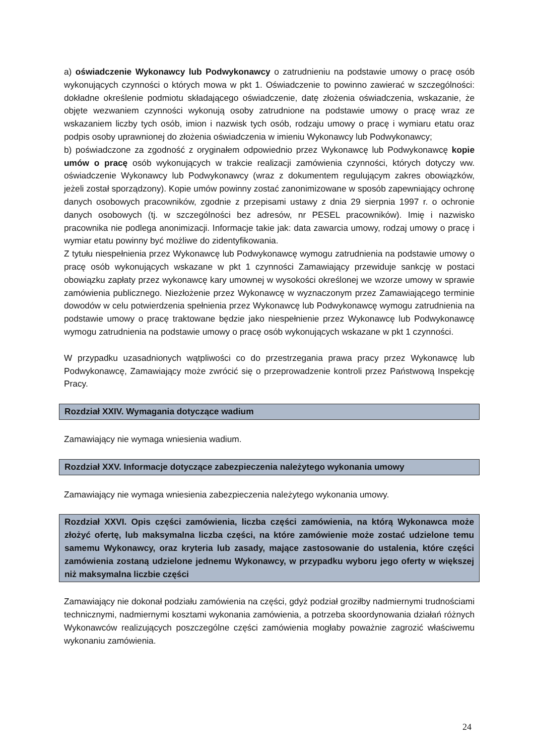a) oświadczenie Wykonawcy lub Podwykonawcy o zatrudnieniu na podstawie umowy o pracę osób wykonujących czynności o których mowa w pkt 1. Oświadczenie to powinno zawierać w szczególności: dokładne określenie podmiotu składającego oświadczenie, datę złożenia oświadczenia, wskazanie, że objęte wezwaniem czynności wykonują osoby zatrudnione na podstawie umowy o pracę wraz ze wskazaniem liczby tych osób, imion i nazwisk tych osób, rodzaju umowy o pracę i wymiaru etatu oraz podpis osoby uprawnionej do złożenia oświadczenia w imieniu Wykonawcy lub Podwykonawcy;
b) poświadczone za zgodność z oryginałem odpowiednio przez Wykonawcę lub Podwykonawcę kopie umów o pracę osób wykonujących w trakcie realizacji zamówienia czynności, których dotyczy ww. oświadczenie Wykonawcy lub Podwykonawcy (wraz z dokumentem regulującym zakres obowiązków, jeżeli został sporządzony). Kopie umów powinny zostać zanonimizowane w sposób zapewniający ochronę danych osobowych pracowników, zgodnie z przepisami ustawy z dnia 29 sierpnia 1997 r. o ochronie danych osobowych (tj. w szczególności bez adresów, nr PESEL pracowników). Imię i nazwisko pracownika nie podlega anonimizacji. Informacje takie jak: data zawarcia umowy, rodzaj umowy o pracę i wymiar etatu powinny być możliwe do zidentyfikowania.
Z tytułu niespełnienia przez Wykonawcę lub Podwykonawcę wymogu zatrudnienia na podstawie umowy o pracę osób wykonujących wskazane w pkt 1 czynności Zamawiający przewiduje sankcję w postaci obowiązku zapłaty przez wykonawcę kary umownej w wysokości określonej we wzorze umowy w sprawie zamówienia publicznego. Niezłożenie przez Wykonawcę w wyznaczonym przez Zamawiającego terminie dowodów w celu potwierdzenia spełnienia przez Wykonawcę lub Podwykonawcę wymogu zatrudnienia na podstawie umowy o pracę traktowane będzie jako niespełnienie przez Wykonawcę lub Podwykonawcę wymogu zatrudnienia na podstawie umowy o pracę osób wykonujących wskazane w pkt 1 czynności.
W przypadku uzasadnionych wątpliwości co do przestrzegania prawa pracy przez Wykonawcę lub Podwykonawcę, Zamawiający może zwrócić się o przeprowadzenie kontroli przez Państwową Inspekcję Pracy.
Rozdział XXIV. Wymagania dotyczące wadium
Zamawiający nie wymaga wniesienia wadium.
Rozdział XXV. Informacje dotyczące zabezpieczenia należytego wykonania umowy
Zamawiający nie wymaga wniesienia zabezpieczenia należytego wykonania umowy.
Rozdział XXVI. Opis części zamówienia, liczba części zamówienia, na którą Wykonawca może złożyć ofertę, lub maksymalna liczba części, na które zamówienie może zostać udzielone temu samemu Wykonawcy, oraz kryteria lub zasady, mające zastosowanie do ustalenia, które części zamówienia zostaną udzielone jednemu Wykonawcy, w przypadku wyboru jego oferty w większej niż maksymalna liczbie części
Zamawiający nie dokonał podziału zamówienia na części, gdyż podział groziłby nadmiernymi trudnościami technicznymi, nadmiernymi kosztami wykonania zamówienia, a potrzeba skoordynowania działań różnych Wykonawców realizujących poszczególne części zamówienia mogłaby poważnie zagrozić właściwemu wykonaniu zamówienia.
24